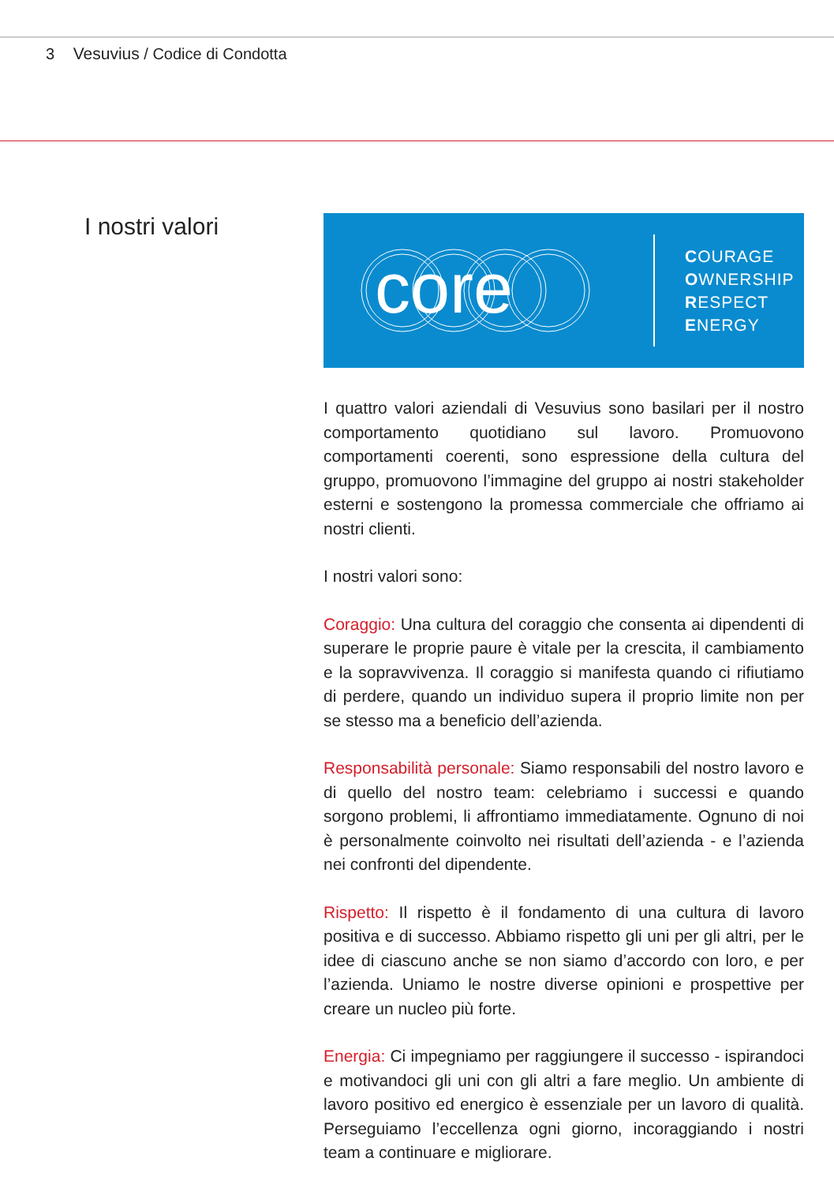3 Vesuvius / Codice di Condotta
I nostri valori
core
COURAGE
OWNERSHIP
RESPECT
ENERGY
I quattro valori aziendali di Vesuvius sono basilari per il nostro comportamento quotidiano sul lavoro. Promuovono comportamenti coerenti, sono espressione della cultura del gruppo, promuovono l’immagine del gruppo ai nostri stakeholder esterni e sostengono la promessa commerciale che offriamo ai nostri clienti.
I nostri valori sono:
Coraggio: Una cultura del coraggio che consenta ai dipendenti di superare le proprie paure è vitale per la crescita, il cambiamento e la sopravvivenza. Il coraggio si manifesta quando ci rifiutiamo di perdere, quando un individuo supera il proprio limite non per se stesso ma a beneficio dell’azienda.
Responsabilità personale: Siamo responsabili del nostro lavoro e di quello del nostro team: celebriamo i successi e quando sorgono problemi, li affrontiamo immediatamente. Ognuno di noi è personalmente coinvolto nei risultati dell’azienda - e l’azienda nei confronti del dipendente.
Rispetto: Il rispetto è il fondamento di una cultura di lavoro positiva e di successo. Abbiamo rispetto gli uni per gli altri, per le idee di ciascuno anche se non siamo d’accordo con loro, e per l’azienda. Uniamo le nostre diverse opinioni e prospettive per creare un nucleo più forte.
Energia: Ci impegniamo per raggiungere il successo - ispirandoci e motivandoci gli uni con gli altri a fare meglio. Un ambiente di lavoro positivo ed energico è essenziale per un lavoro di qualità. Perseguiamo l’eccellenza ogni giorno, incoraggiando i nostri team a continuare e migliorare.